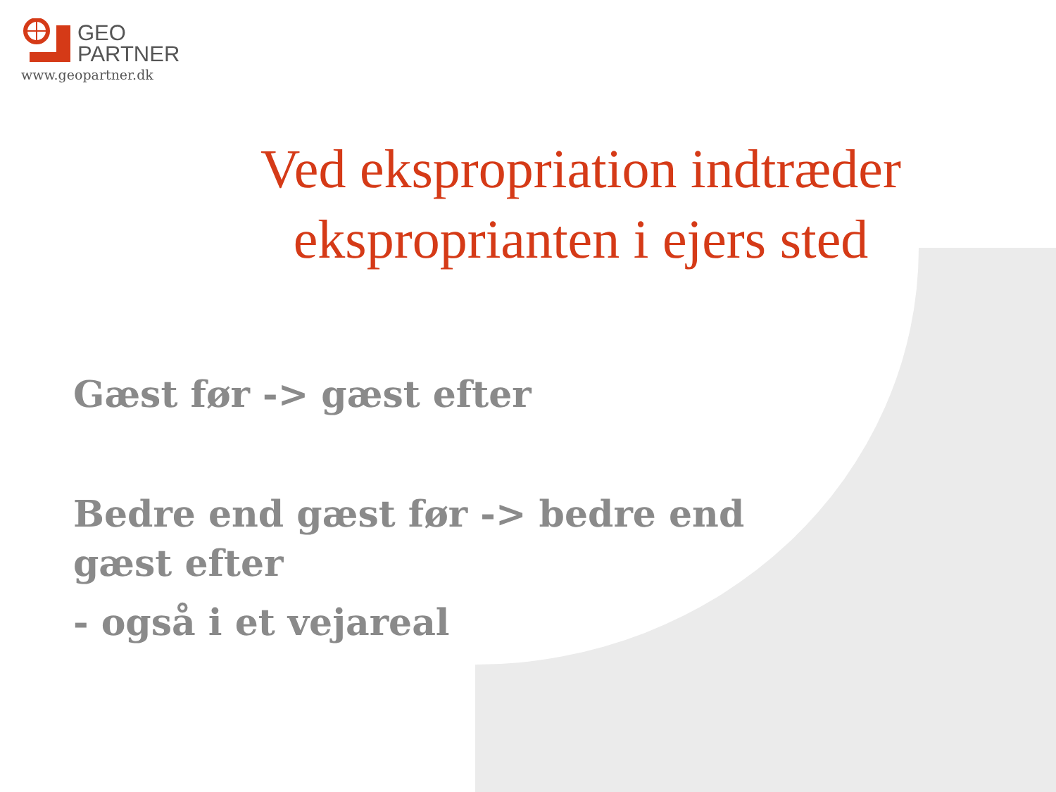GEO
PARTNER
www.geopartner.dk
Ved ekspropriation indtræder eksproprianten i ejers sted
Gæst før -> gæst efter
Bedre end gæst før -> bedre end gæst efter
- også i et vejareal